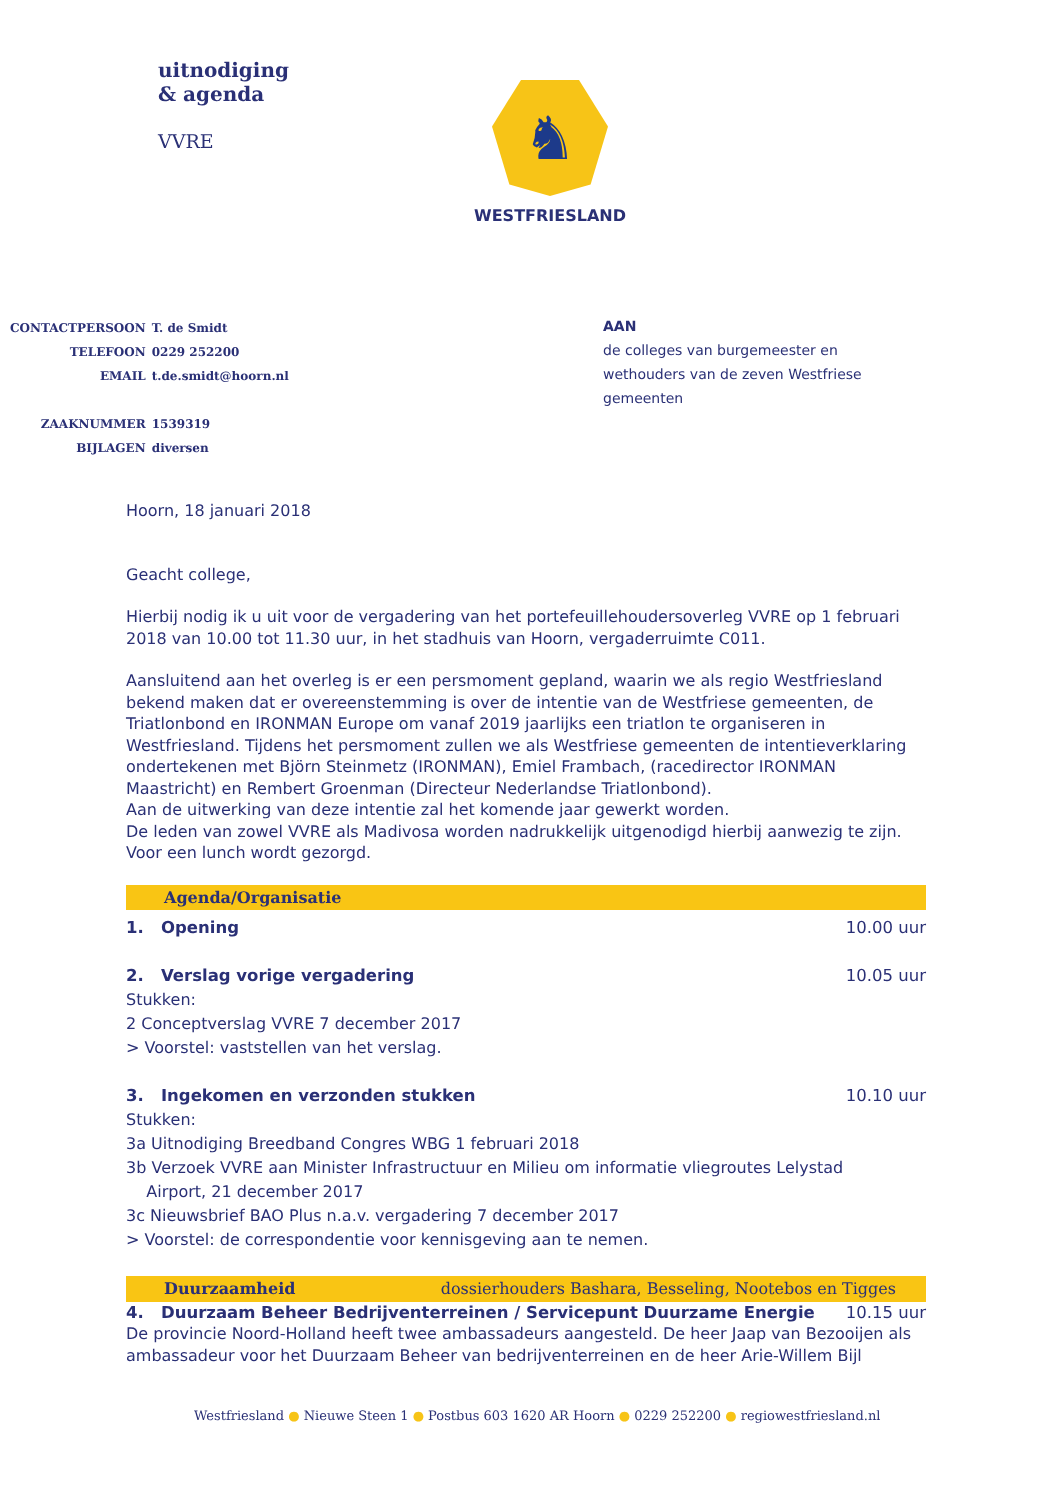uitnodiging
& agenda
VVRE
♞
WESTFRIESLAND
| CONTACTPERSOON | T. de Smidt |
| TELEFOON | 0229 252200 |
| EMAIL | t.de.smidt@hoorn.nl |
| ZAAKNUMMER | 1539319 |
| BIJLAGEN | diversen |
AAN
de colleges van burgemeester en
wethouders van de zeven Westfriese
gemeenten
Hoorn, 18 januari 2018
Geacht college,
Hierbij nodig ik u uit voor de vergadering van het portefeuillehoudersoverleg VVRE op 1 februari 2018 van 10.00 tot 11.30 uur, in het stadhuis van Hoorn, vergaderruimte C011.
Aansluitend aan het overleg is er een persmoment gepland, waarin we als regio Westfriesland bekend maken dat er overeenstemming is over de intentie van de Westfriese gemeenten, de Triatlonbond en IRONMAN Europe om vanaf 2019 jaarlijks een triatlon te organiseren in Westfriesland. Tijdens het persmoment zullen we als Westfriese gemeenten de intentieverklaring ondertekenen met Björn Steinmetz (IRONMAN), Emiel Frambach, (racedirector IRONMAN Maastricht) en Rembert Groenman (Directeur Nederlandse Triatlonbond).
Aan de uitwerking van deze intentie zal het komende jaar gewerkt worden.
De leden van zowel VVRE als Madivosa worden nadrukkelijk uitgenodigd hierbij aanwezig te zijn.
Voor een lunch wordt gezorgd.
Agenda/Organisatie
1. Opening 10.00 uur
2. Verslag vorige vergadering 10.05 uur
Stukken:
2 Conceptverslag VVRE 7 december 2017
> Voorstel: vaststellen van het verslag.
3. Ingekomen en verzonden stukken 10.10 uur
Stukken:
3a Uitnodiging Breedband Congres WBG 1 februari 2018
3b Verzoek VVRE aan Minister Infrastructuur en Milieu om informatie vliegroutes Lelystad
Airport, 21 december 2017
3c Nieuwsbrief BAO Plus n.a.v. vergadering 7 december 2017
> Voorstel: de correspondentie voor kennisgeving aan te nemen.
Duurzaamheid dossierhouders Bashara, Besseling, Nootebos en Tigges
4. Duurzaam Beheer Bedrijventerreinen / Servicepunt Duurzame Energie 10.15 uur
De provincie Noord-Holland heeft twee ambassadeurs aangesteld. De heer Jaap van Bezooijen als ambassadeur voor het Duurzaam Beheer van bedrijventerreinen en de heer Arie-Willem Bijl
Westfriesland ● Nieuwe Steen 1 ● Postbus 603 1620 AR Hoorn ● 0229 252200 ● regiowestfriesland.nl